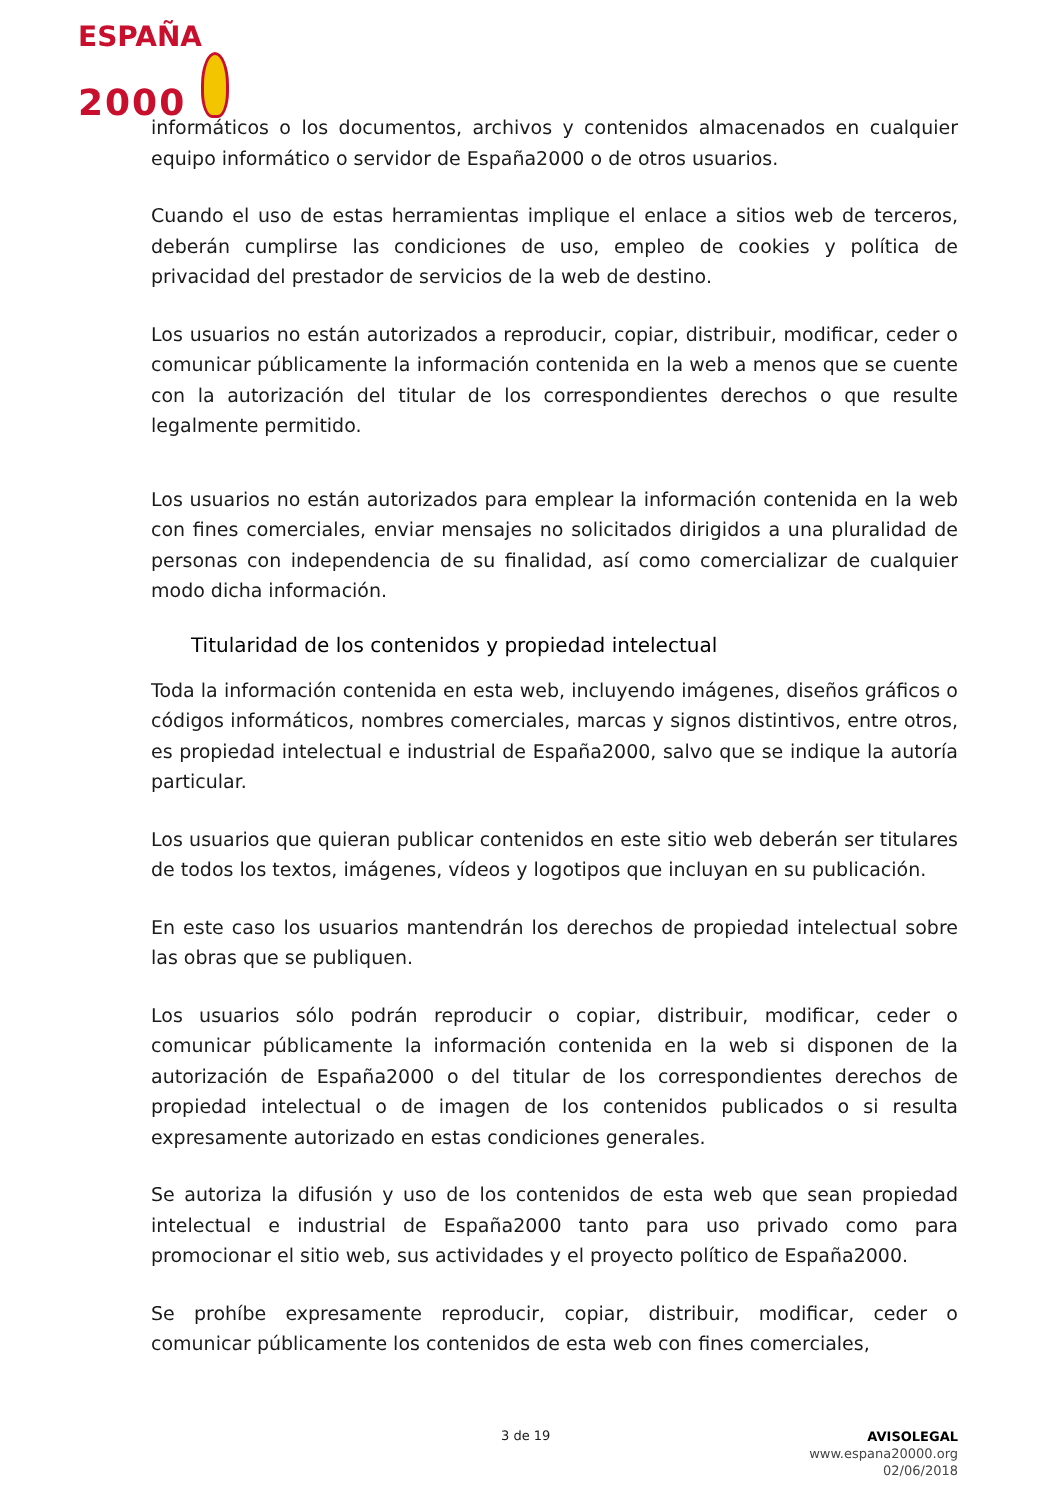ESPAÑA
2000
informáticos o los documentos, archivos y contenidos almacenados en cualquier equipo informático o servidor de España2000 o de otros usuarios.
Cuando el uso de estas herramientas implique el enlace a sitios web de terceros, deberán cumplirse las condiciones de uso, empleo de cookies y política de privacidad del prestador de servicios de la web de destino.
Los usuarios no están autorizados a reproducir, copiar, distribuir, modificar, ceder o comunicar públicamente la información contenida en la web a menos que se cuente con la autorización del titular de los correspondientes derechos o que resulte legalmente permitido.
Los usuarios no están autorizados para emplear la información contenida en la web con fines comerciales, enviar mensajes no solicitados dirigidos a una pluralidad de personas con independencia de su finalidad, así como comercializar de cualquier modo dicha información.
Titularidad de los contenidos y propiedad intelectual
Toda la información contenida en esta web, incluyendo imágenes, diseños gráficos o códigos informáticos, nombres comerciales, marcas y signos distintivos, entre otros, es propiedad intelectual e industrial de España2000, salvo que se indique la autoría particular.
Los usuarios que quieran publicar contenidos en este sitio web deberán ser titulares de todos los textos, imágenes, vídeos y logotipos que incluyan en su publicación.
En este caso los usuarios mantendrán los derechos de propiedad intelectual sobre las obras que se publiquen.
Los usuarios sólo podrán reproducir o copiar, distribuir, modificar, ceder o comunicar públicamente la información contenida en la web si disponen de la autorización de España2000 o del titular de los correspondientes derechos de propiedad intelectual o de imagen de los contenidos publicados o si resulta expresamente autorizado en estas condiciones generales.
Se autoriza la difusión y uso de los contenidos de esta web que sean propiedad intelectual e industrial de España2000 tanto para uso privado como para promocionar el sitio web, sus actividades y el proyecto político de España2000.
Se prohíbe expresamente reproducir, copiar, distribuir, modificar, ceder o comunicar públicamente los contenidos de esta web con fines comerciales,
3 de 19
AVISOLEGAL
www.espana20000.org
02/06/2018